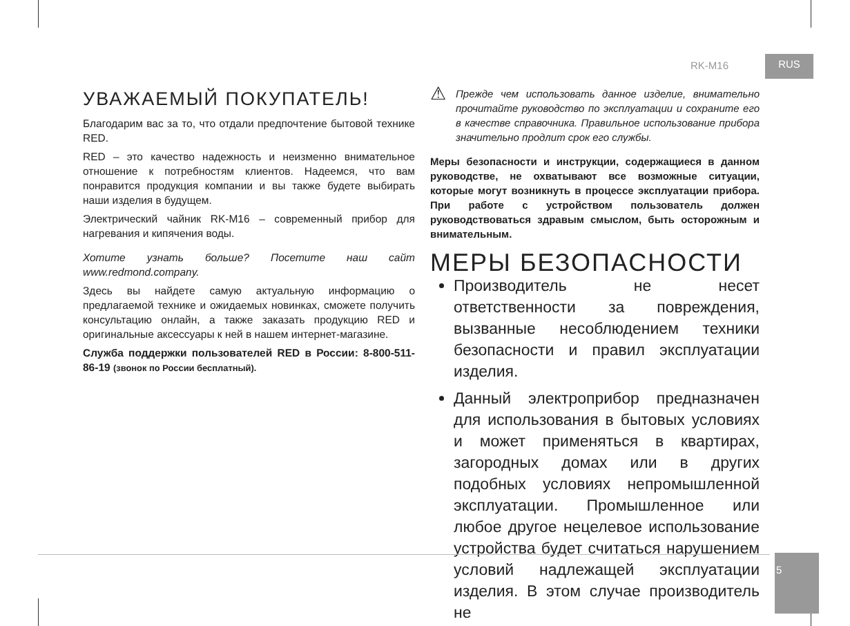RK-M16 RUS
УВАЖАЕМЫЙ ПОКУПАТЕЛЬ!
Благодарим вас за то, что отдали предпочтение бытовой технике RED.
RED – это качество надежность и неизменно внимательное отношение к потребностям клиентов. Надеемся, что вам понравится продукция компании и вы также будете выбирать наши изделия в будущем.
Электрический чайник RK-M16 – современный прибор для нагревания и кипячения воды.
Хотите узнать больше? Посетите наш сайт www.redmond.company.
Здесь вы найдете самую актуальную информацию о предлагаемой технике и ожидаемых новинках, сможете получить консультацию онлайн, а также заказать продукцию RED и оригинальные аксессуары к ней в нашем интернет-магазине.
Служба поддержки пользователей RED в России: 8-800-511-86-19 (звонок по России бесплатный).
⚠
Прежде чем использовать данное изделие, внимательно прочитайте руководство по эксплуатации и сохраните его в качестве справочника. Правильное использование прибора значительно продлит срок его службы.
Меры безопасности и инструкции, содержащиеся в данном руководстве, не охватывают все возможные ситуации, которые могут возникнуть в процессе эксплуатации прибора. При работе с устройством пользователь должен руководствоваться здравым смыслом, быть осторожным и внимательным.
МЕРЫ БЕЗОПАСНОСТИ
Производитель не несет ответственности за повреждения, вызванные несоблюдением техники безопасности и правил эксплуатации изделия.
Данный электроприбор предназначен для использования в бытовых условиях и может применяться в квартирах, загородных домах или в других подобных условиях непромышленной эксплуатации. Промышленное или любое другое нецелевое использование устройства будет считаться нарушением условий надлежащей эксплуатации изделия. В этом случае производитель не
5